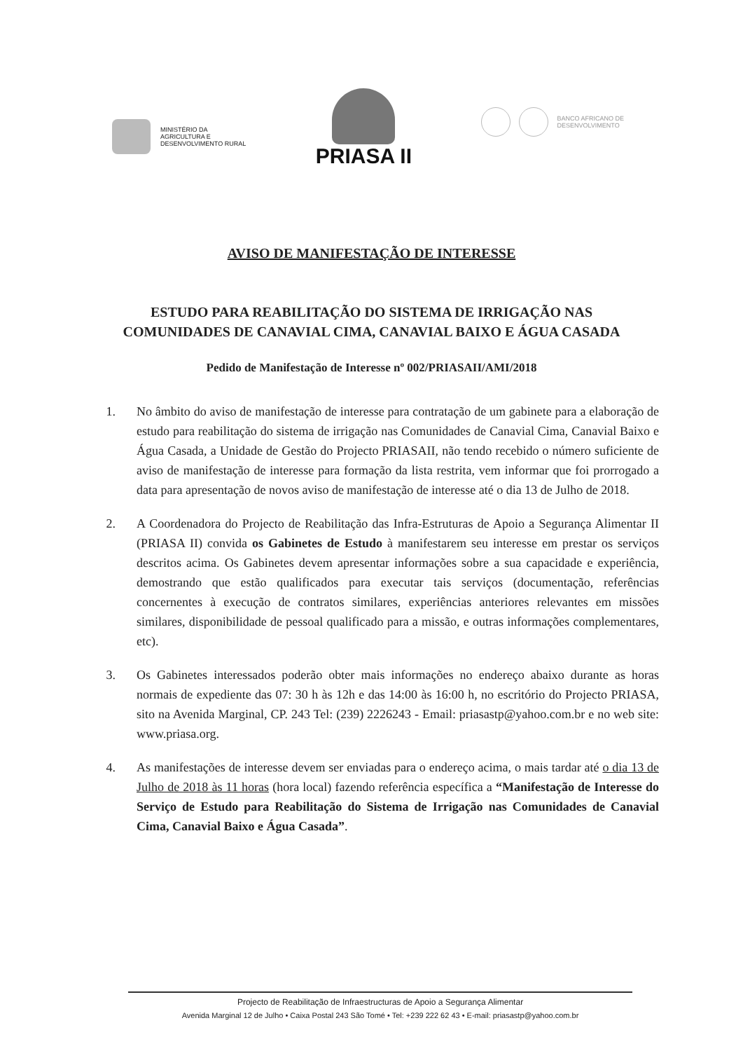MINISTÉRIO DA
AGRICULTURA E
DESENVOLVIMENTO RURAL
PRIASA II
BANCO AFRICANO DE
DESENVOLVIMENTO
AVISO DE MANIFESTAÇÃO DE INTERESSE
ESTUDO PARA REABILITAÇÃO DO SISTEMA DE IRRIGAÇÃO NAS COMUNIDADES DE CANAVIAL CIMA, CANAVIAL BAIXO E ÁGUA CASADA
Pedido de Manifestação de Interesse nº 002/PRIASAII/AMI/2018
1. No âmbito do aviso de manifestação de interesse para contratação de um gabinete para a elaboração de estudo para reabilitação do sistema de irrigação nas Comunidades de Canavial Cima, Canavial Baixo e Água Casada, a Unidade de Gestão do Projecto PRIASAII, não tendo recebido o número suficiente de aviso de manifestação de interesse para formação da lista restrita, vem informar que foi prorrogado a data para apresentação de novos aviso de manifestação de interesse até o dia 13 de Julho de 2018.
2. A Coordenadora do Projecto de Reabilitação das Infra-Estruturas de Apoio a Segurança Alimentar II (PRIASA II) convida os Gabinetes de Estudo à manifestarem seu interesse em prestar os serviços descritos acima. Os Gabinetes devem apresentar informações sobre a sua capacidade e experiência, demostrando que estão qualificados para executar tais serviços (documentação, referências concernentes à execução de contratos similares, experiências anteriores relevantes em missões similares, disponibilidade de pessoal qualificado para a missão, e outras informações complementares, etc).
3. Os Gabinetes interessados poderão obter mais informações no endereço abaixo durante as horas normais de expediente das 07: 30 h às 12h e das 14:00 às 16:00 h, no escritório do Projecto PRIASA, sito na Avenida Marginal, CP. 243 Tel: (239) 2226243 - Email: priasastp@yahoo.com.br e no web site: www.priasa.org.
4. As manifestações de interesse devem ser enviadas para o endereço acima, o mais tardar até o dia 13 de Julho de 2018 às 11 horas (hora local) fazendo referência específica a “Manifestação de Interesse do Serviço de Estudo para Reabilitação do Sistema de Irrigação nas Comunidades de Canavial Cima, Canavial Baixo e Água Casada”.
Projecto de Reabilitação de Infraestructuras de Apoio a Segurança Alimentar
Avenida Marginal 12 de Julho • Caixa Postal 243 São Tomé • Tel: +239 222 62 43 • E-mail: priasastp@yahoo.com.br